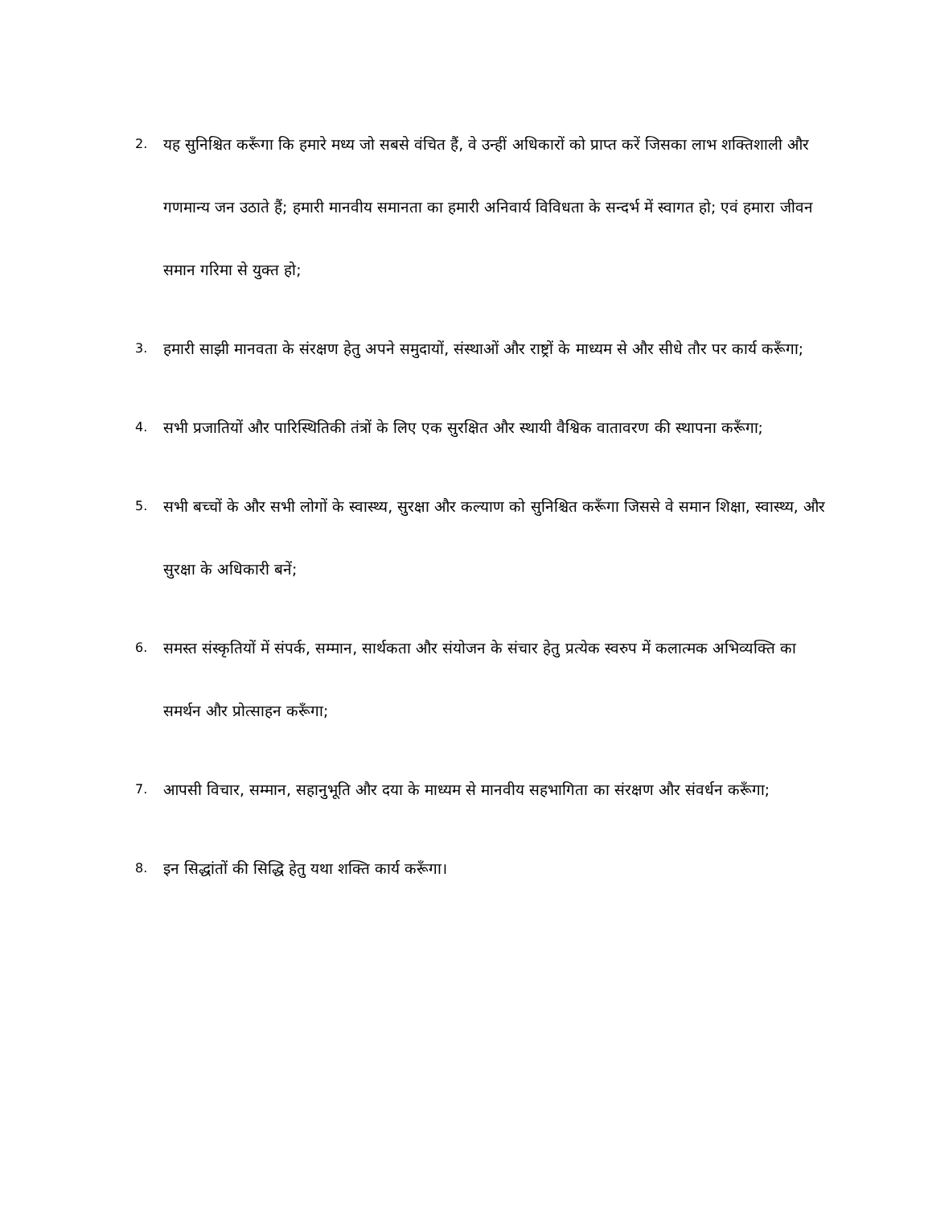2. यह सुनिश्चित करूँगा कि हमारे मध्य जो सबसे वंचित हैं, वे उन्हीं अधिकारों को प्राप्त करें जिसका लाभ शक्तिशाली और गणमान्य जन उठाते हैं; हमारी मानवीय समानता का हमारी अनिवार्य विविधता के सन्दर्भ में स्वागत हो; एवं हमारा जीवन समान गरिमा से युक्त हो;
3. हमारी साझी मानवता के संरक्षण हेतु अपने समुदायों, संस्थाओं और राष्ट्रों के माध्यम से और सीधे तौर पर कार्य करूँगा;
4. सभी प्रजातियों और पारिस्थितिकी तंत्रों के लिए एक सुरक्षित और स्थायी वैश्विक वातावरण की स्थापना करूँगा;
5. सभी बच्चों के और सभी लोगों के स्वास्थ्य, सुरक्षा और कल्याण को सुनिश्चित करूँगा जिससे वे समान शिक्षा, स्वास्थ्य, और सुरक्षा के अधिकारी बनें;
6. समस्त संस्कृतियों में संपर्क, सम्मान, सार्थकता और संयोजन के संचार हेतु प्रत्येक स्वरुप में कलात्मक अभिव्यक्ति का समर्थन और प्रोत्साहन करूँगा;
7. आपसी विचार, सम्मान, सहानुभूति और दया के माध्यम से मानवीय सहभागिता का संरक्षण और संवर्धन करूँगा;
8. इन सिद्धांतों की सिद्धि हेतु यथा शक्ति कार्य करूँगा।